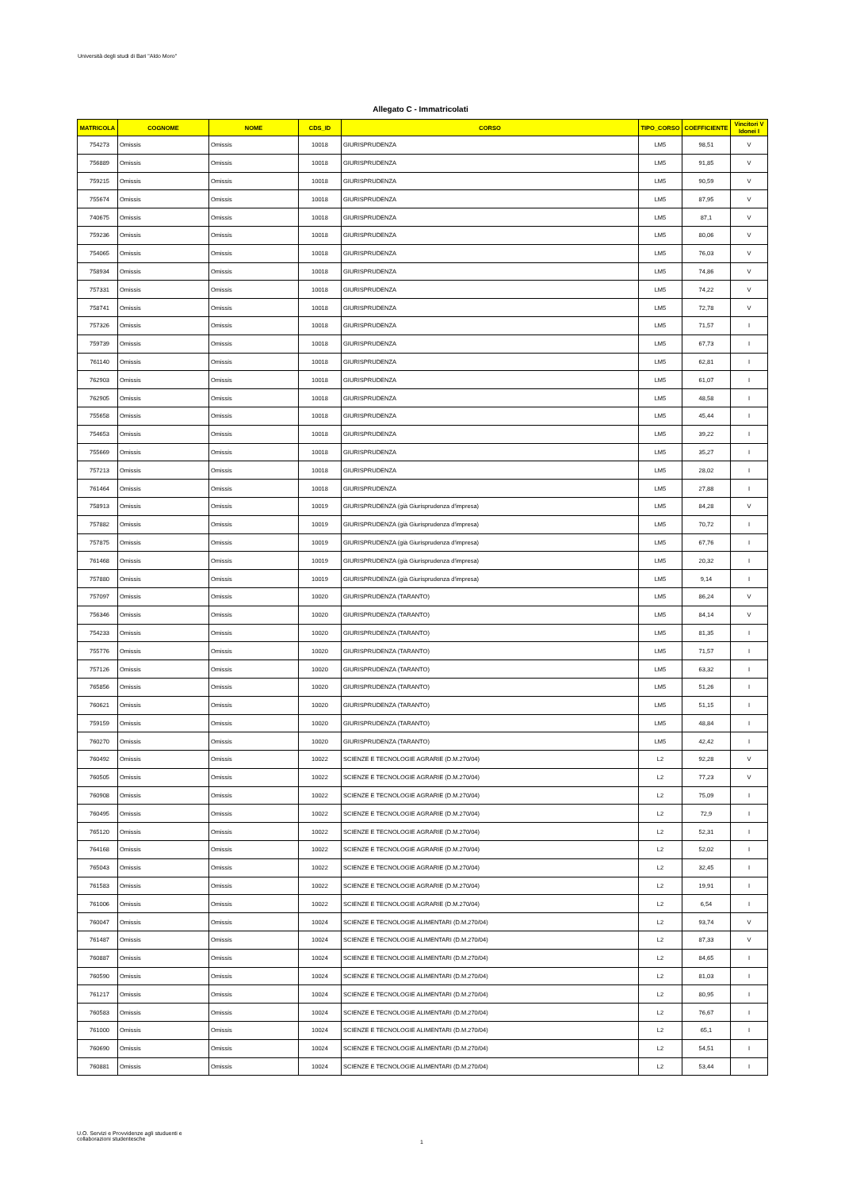Università degli studi di Bari "Aldo Moro"
Allegato C - Immatricolati
| MATRICOLA | COGNOME | NOME | CDS_ID | CORSO | TIPO_CORSO | COEFFICIENTE | Vincitori V Idonei I |
| --- | --- | --- | --- | --- | --- | --- | --- |
| 754273 | Omissis | Omissis | 10018 | GIURISPRUDENZA | LM5 | 98,51 | V |
| 756889 | Omissis | Omissis | 10018 | GIURISPRUDENZA | LM5 | 91,85 | V |
| 759215 | Omissis | Omissis | 10018 | GIURISPRUDENZA | LM5 | 90,59 | V |
| 755674 | Omissis | Omissis | 10018 | GIURISPRUDENZA | LM5 | 87,95 | V |
| 740675 | Omissis | Omissis | 10018 | GIURISPRUDENZA | LM5 | 87,1 | V |
| 759236 | Omissis | Omissis | 10018 | GIURISPRUDENZA | LM5 | 80,06 | V |
| 754065 | Omissis | Omissis | 10018 | GIURISPRUDENZA | LM5 | 76,03 | V |
| 758934 | Omissis | Omissis | 10018 | GIURISPRUDENZA | LM5 | 74,86 | V |
| 757331 | Omissis | Omissis | 10018 | GIURISPRUDENZA | LM5 | 74,22 | V |
| 758741 | Omissis | Omissis | 10018 | GIURISPRUDENZA | LM5 | 72,78 | V |
| 757326 | Omissis | Omissis | 10018 | GIURISPRUDENZA | LM5 | 71,57 | I |
| 759739 | Omissis | Omissis | 10018 | GIURISPRUDENZA | LM5 | 67,73 | I |
| 761140 | Omissis | Omissis | 10018 | GIURISPRUDENZA | LM5 | 62,81 | I |
| 762903 | Omissis | Omissis | 10018 | GIURISPRUDENZA | LM5 | 61,07 | I |
| 762905 | Omissis | Omissis | 10018 | GIURISPRUDENZA | LM5 | 48,58 | I |
| 755658 | Omissis | Omissis | 10018 | GIURISPRUDENZA | LM5 | 45,44 | I |
| 754653 | Omissis | Omissis | 10018 | GIURISPRUDENZA | LM5 | 39,22 | I |
| 755669 | Omissis | Omissis | 10018 | GIURISPRUDENZA | LM5 | 35,27 | I |
| 757213 | Omissis | Omissis | 10018 | GIURISPRUDENZA | LM5 | 28,02 | I |
| 761464 | Omissis | Omissis | 10018 | GIURISPRUDENZA | LM5 | 27,88 | I |
| 758913 | Omissis | Omissis | 10019 | GIURISPRUDENZA (già Giurisprudenza d'impresa) | LM5 | 84,28 | V |
| 757882 | Omissis | Omissis | 10019 | GIURISPRUDENZA (già Giurisprudenza d'impresa) | LM5 | 70,72 | I |
| 757875 | Omissis | Omissis | 10019 | GIURISPRUDENZA (già Giurisprudenza d'impresa) | LM5 | 67,76 | I |
| 761468 | Omissis | Omissis | 10019 | GIURISPRUDENZA (già Giurisprudenza d'impresa) | LM5 | 20,32 | I |
| 757880 | Omissis | Omissis | 10019 | GIURISPRUDENZA (già Giurisprudenza d'impresa) | LM5 | 9,14 | I |
| 757097 | Omissis | Omissis | 10020 | GIURISPRUDENZA (TARANTO) | LM5 | 86,24 | V |
| 756346 | Omissis | Omissis | 10020 | GIURISPRUDENZA (TARANTO) | LM5 | 84,14 | V |
| 754233 | Omissis | Omissis | 10020 | GIURISPRUDENZA (TARANTO) | LM5 | 81,35 | I |
| 755776 | Omissis | Omissis | 10020 | GIURISPRUDENZA (TARANTO) | LM5 | 71,57 | I |
| 757126 | Omissis | Omissis | 10020 | GIURISPRUDENZA (TARANTO) | LM5 | 63,32 | I |
| 765856 | Omissis | Omissis | 10020 | GIURISPRUDENZA (TARANTO) | LM5 | 51,26 | I |
| 760621 | Omissis | Omissis | 10020 | GIURISPRUDENZA (TARANTO) | LM5 | 51,15 | I |
| 759159 | Omissis | Omissis | 10020 | GIURISPRUDENZA (TARANTO) | LM5 | 48,84 | I |
| 760270 | Omissis | Omissis | 10020 | GIURISPRUDENZA (TARANTO) | LM5 | 42,42 | I |
| 760492 | Omissis | Omissis | 10022 | SCIENZE E TECNOLOGIE AGRARIE (D.M.270/04) | L2 | 92,28 | V |
| 760505 | Omissis | Omissis | 10022 | SCIENZE E TECNOLOGIE AGRARIE (D.M.270/04) | L2 | 77,23 | V |
| 760908 | Omissis | Omissis | 10022 | SCIENZE E TECNOLOGIE AGRARIE (D.M.270/04) | L2 | 75,09 | I |
| 760495 | Omissis | Omissis | 10022 | SCIENZE E TECNOLOGIE AGRARIE (D.M.270/04) | L2 | 72,9 | I |
| 765120 | Omissis | Omissis | 10022 | SCIENZE E TECNOLOGIE AGRARIE (D.M.270/04) | L2 | 52,31 | I |
| 764168 | Omissis | Omissis | 10022 | SCIENZE E TECNOLOGIE AGRARIE (D.M.270/04) | L2 | 52,02 | I |
| 765043 | Omissis | Omissis | 10022 | SCIENZE E TECNOLOGIE AGRARIE (D.M.270/04) | L2 | 32,45 | I |
| 761583 | Omissis | Omissis | 10022 | SCIENZE E TECNOLOGIE AGRARIE (D.M.270/04) | L2 | 19,91 | I |
| 761006 | Omissis | Omissis | 10022 | SCIENZE E TECNOLOGIE AGRARIE (D.M.270/04) | L2 | 6,54 | I |
| 760047 | Omissis | Omissis | 10024 | SCIENZE E TECNOLOGIE ALIMENTARI (D.M.270/04) | L2 | 93,74 | V |
| 761487 | Omissis | Omissis | 10024 | SCIENZE E TECNOLOGIE ALIMENTARI (D.M.270/04) | L2 | 87,33 | V |
| 760887 | Omissis | Omissis | 10024 | SCIENZE E TECNOLOGIE ALIMENTARI (D.M.270/04) | L2 | 84,65 | I |
| 760590 | Omissis | Omissis | 10024 | SCIENZE E TECNOLOGIE ALIMENTARI (D.M.270/04) | L2 | 81,03 | I |
| 761217 | Omissis | Omissis | 10024 | SCIENZE E TECNOLOGIE ALIMENTARI (D.M.270/04) | L2 | 80,95 | I |
| 760583 | Omissis | Omissis | 10024 | SCIENZE E TECNOLOGIE ALIMENTARI (D.M.270/04) | L2 | 76,67 | I |
| 761000 | Omissis | Omissis | 10024 | SCIENZE E TECNOLOGIE ALIMENTARI (D.M.270/04) | L2 | 65,1 | I |
| 760690 | Omissis | Omissis | 10024 | SCIENZE E TECNOLOGIE ALIMENTARI (D.M.270/04) | L2 | 54,51 | I |
| 760881 | Omissis | Omissis | 10024 | SCIENZE E TECNOLOGIE ALIMENTARI (D.M.270/04) | L2 | 53,44 | I |
U.O. Servizi e Provvidenze agli studuenti e
collaborazioni studentesche
1